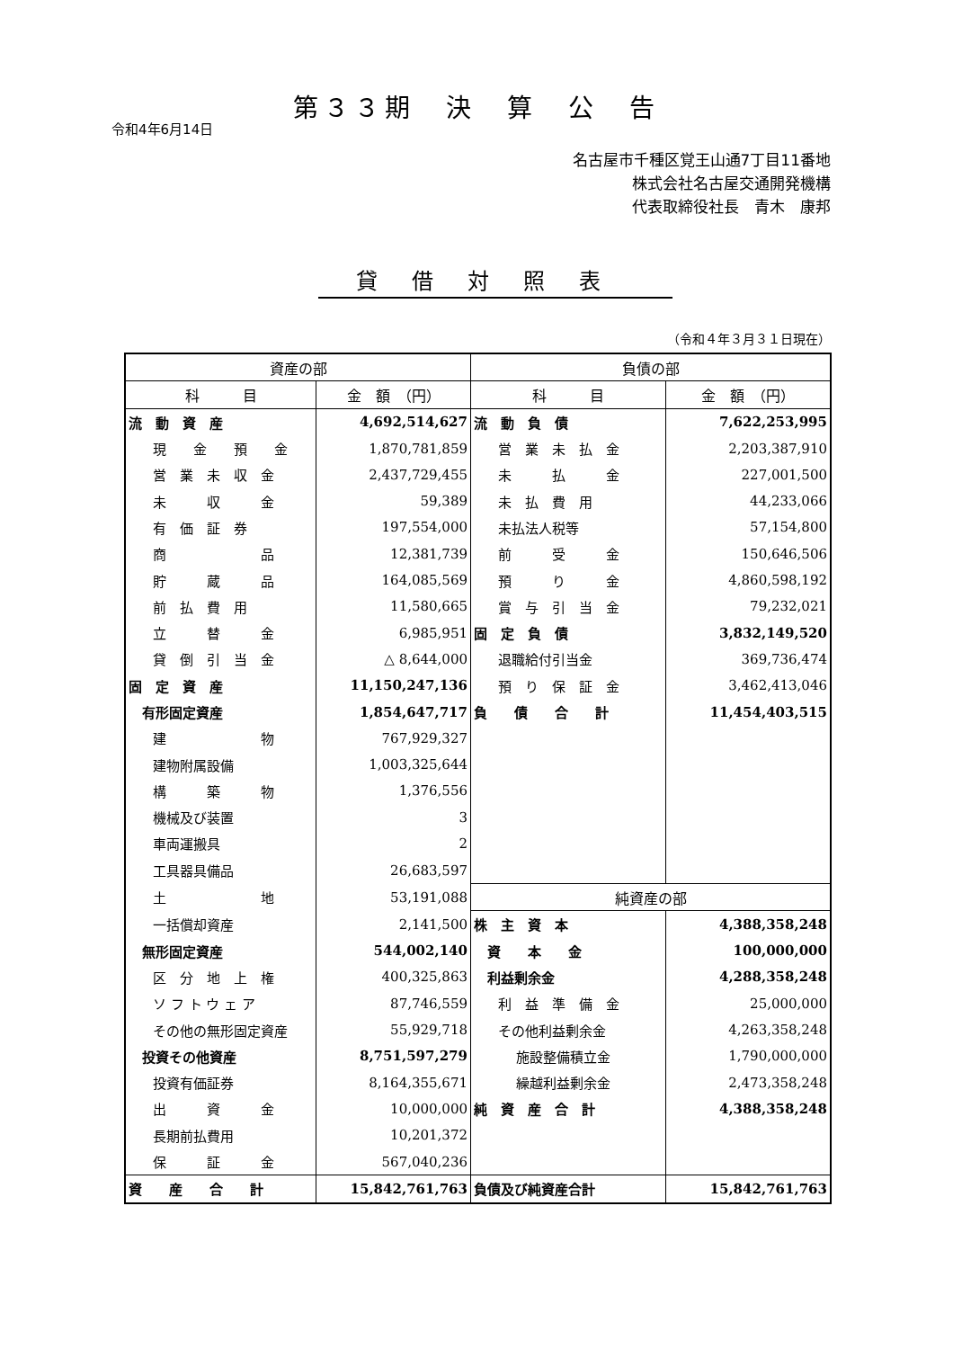第３３期　決　算　公　告
令和4年6月14日
名古屋市千種区覚王山通7丁目11番地
株式会社名古屋交通開発機構
代表取締役社長　青木　康邦
貸借対照表
（令和４年３月３１日現在）
| 資産の部 | | 負債の部 | |
| --- | --- | --- | --- |
| 科 目 | 金 額 （円） | 科 目 | 金 額 （円） |
| 流 動 資 産 | 4,692,514,627 | 流 動 負 債 | 7,622,253,995 |
| 現 金 預 金 | 1,870,781,859 | 営 業 未 払 金 | 2,203,387,910 |
| 営 業 未 収 金 | 2,437,729,455 | 未 払 金 | 227,001,500 |
| 未 収 金 | 59,389 | 未 払 費 用 | 44,233,066 |
| 有 価 証 券 | 197,554,000 | 未払法人税等 | 57,154,800 |
| 商 品 | 12,381,739 | 前 受 金 | 150,646,506 |
| 貯 蔵 品 | 164,085,569 | 預 り 金 | 4,860,598,192 |
| 前 払 費 用 | 11,580,665 | 賞 与 引 当 金 | 79,232,021 |
| 立 替 金 | 6,985,951 | 固 定 負 債 | 3,832,149,520 |
| 貸 倒 引 当 金 | △ 8,644,000 | 退職給付引当金 | 369,736,474 |
| 固 定 資 産 | 11,150,247,136 | 預 り 保 証 金 | 3,462,413,046 |
| 有形固定資産 | 1,854,647,717 | 負 債 合 計 | 11,454,403,515 |
| 建 物 | 767,929,327 | | |
| 建物附属設備 | 1,003,325,644 | | |
| 構 築 物 | 1,376,556 | | |
| 機械及び装置 | 3 | | |
| 車両運搬具 | 2 | | |
| 工具器具備品 | 26,683,597 | | |
| 土 地 | 53,191,088 | 純資産の部 | |
| 一括償却資産 | 2,141,500 | 株 主 資 本 | 4,388,358,248 |
| 無形固定資産 | 544,002,140 | 資 本 金 | 100,000,000 |
| 区 分 地 上 権 | 400,325,863 | 利益剰余金 | 4,288,358,248 |
| ソ フ ト ウ ェ ア | 87,746,559 | 利 益 準 備 金 | 25,000,000 |
| その他の無形固定資産 | 55,929,718 | その他利益剰余金 | 4,263,358,248 |
| 投資その他資産 | 8,751,597,279 | 施設整備積立金 | 1,790,000,000 |
| 投資有価証券 | 8,164,355,671 | 繰越利益剰余金 | 2,473,358,248 |
| 出 資 金 | 10,000,000 | 純 資 産 合 計 | 4,388,358,248 |
| 長期前払費用 | 10,201,372 | | |
| 保 証 金 | 567,040,236 | | |
| 資 産 合 計 | 15,842,761,763 | 負債及び純資産合計 | 15,842,761,763 |